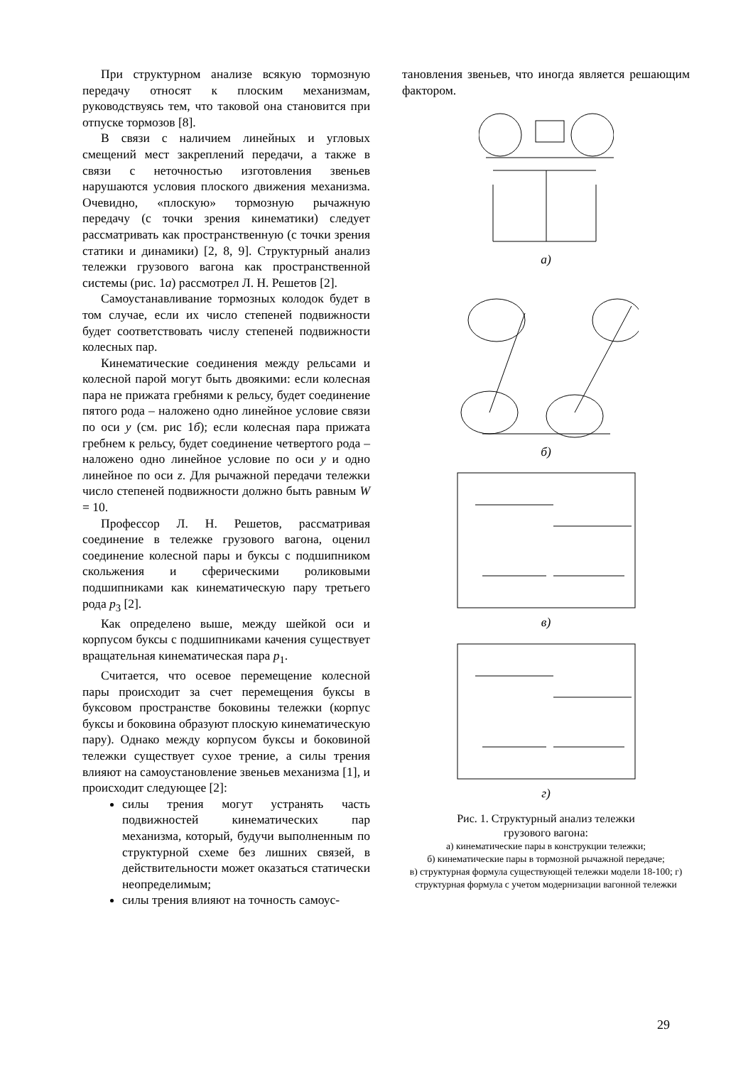При структурном анализе всякую тормозную передачу относят к плоским механизмам, руководствуясь тем, что таковой она становится при отпуске тормозов [8].
В связи с наличием линейных и угловых смещений мест закреплений передачи, а также в связи с неточностью изготовления звеньев нарушаются условия плоского движения механизма. Очевидно, «плоскую» тормозную рычажную передачу (с точки зрения кинематики) следует рассматривать как пространственную (с точки зрения статики и динамики) [2, 8, 9]. Структурный анализ тележки грузового вагона как пространственной системы (рис. 1а) рассмотрел Л. Н. Решетов [2].
Самоустанавливание тормозных колодок будет в том случае, если их число степеней подвижности будет соответствовать числу степеней подвижности колесных пар.
Кинематические соединения между рельсами и колесной парой могут быть двоякими: если колесная пара не прижата гребнями к рельсу, будет соединение пятого рода – наложено одно линейное условие связи по оси y (см. рис 1б); если колесная пара прижата гребнем к рельсу, будет соединение четвертого рода – наложено одно линейное условие по оси y и одно линейное по оси z. Для рычажной передачи тележки число степеней подвижности должно быть равным W = 10.
Профессор Л. Н. Решетов, рассматривая соединение в тележке грузового вагона, оценил соединение колесной пары и буксы с подшипником скольжения и сферическими роликовыми подшипниками как кинематическую пару третьего рода p<sub>3</sub> [2].
Как определено выше, между шейкой оси и корпусом буксы с подшипниками качения существует вращательная кинематическая пара p<sub>1</sub>.
Считается, что осевое перемещение колесной пары происходит за счет перемещения буксы в буксовом пространстве боковины тележки (корпус буксы и боковина образуют плоскую кинематическую пару). Однако между корпусом буксы и боковиной тележки существует сухое трение, а силы трения влияют на самоустановление звеньев механизма [1], и происходит следующее [2]:
силы трения могут устранять часть подвижностей кинематических пар механизма, который, будучи выполненным по структурной схеме без лишних связей, в действительности может оказаться статически неопределимым;
силы трения влияют на точность самоус-
тановления звеньев, что иногда является решающим фактором.
а)
б)
в)
г)
Рис. 1. Структурный анализ тележки
грузового вагона:
а) кинематические пары в конструкции тележки;
б) кинематические пары в тормозной рычажной передаче;
в) структурная формула существующей тележки модели 18-100; г) структурная формула с учетом модернизации вагонной тележки
29